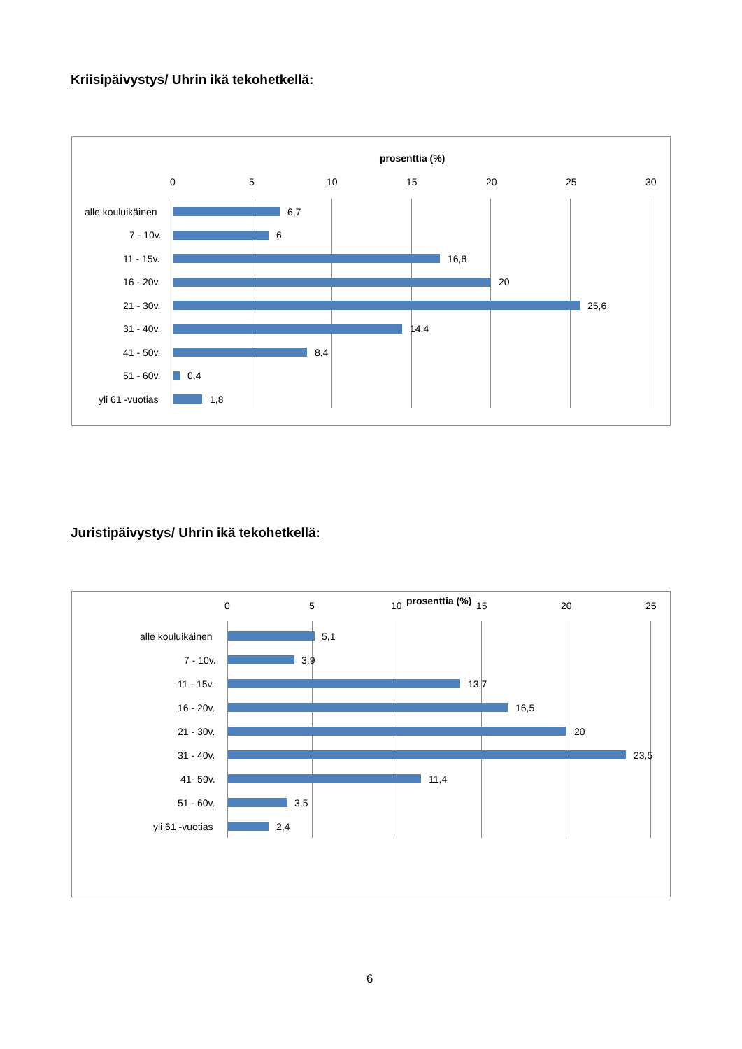Kriisipäivystys/ Uhrin ikä tekohetkellä:
prosenttia (%)
0 5 10 15 20 25 30
alle kouluikäinen 6,7
7 - 10v. 6
11 - 15v. 16,8
16 - 20v. 20
21 - 30v. 25,6
31 - 40v. 14,4
41 - 50v. 8,4
51 - 60v. 0,4
yli 61 -vuotias 1,8
Juristipäivystys/ Uhrin ikä tekohetkellä:
prosenttia (%)
0 5 10 15 20 25
alle kouluikäinen 5,1
7 - 10v. 3,9
11 - 15v. 13,7
16 - 20v. 16,5
21 - 30v. 20
31 - 40v. 23,5
41- 50v. 11,4
51 - 60v. 3,5
yli 61 -vuotias 2,4
6